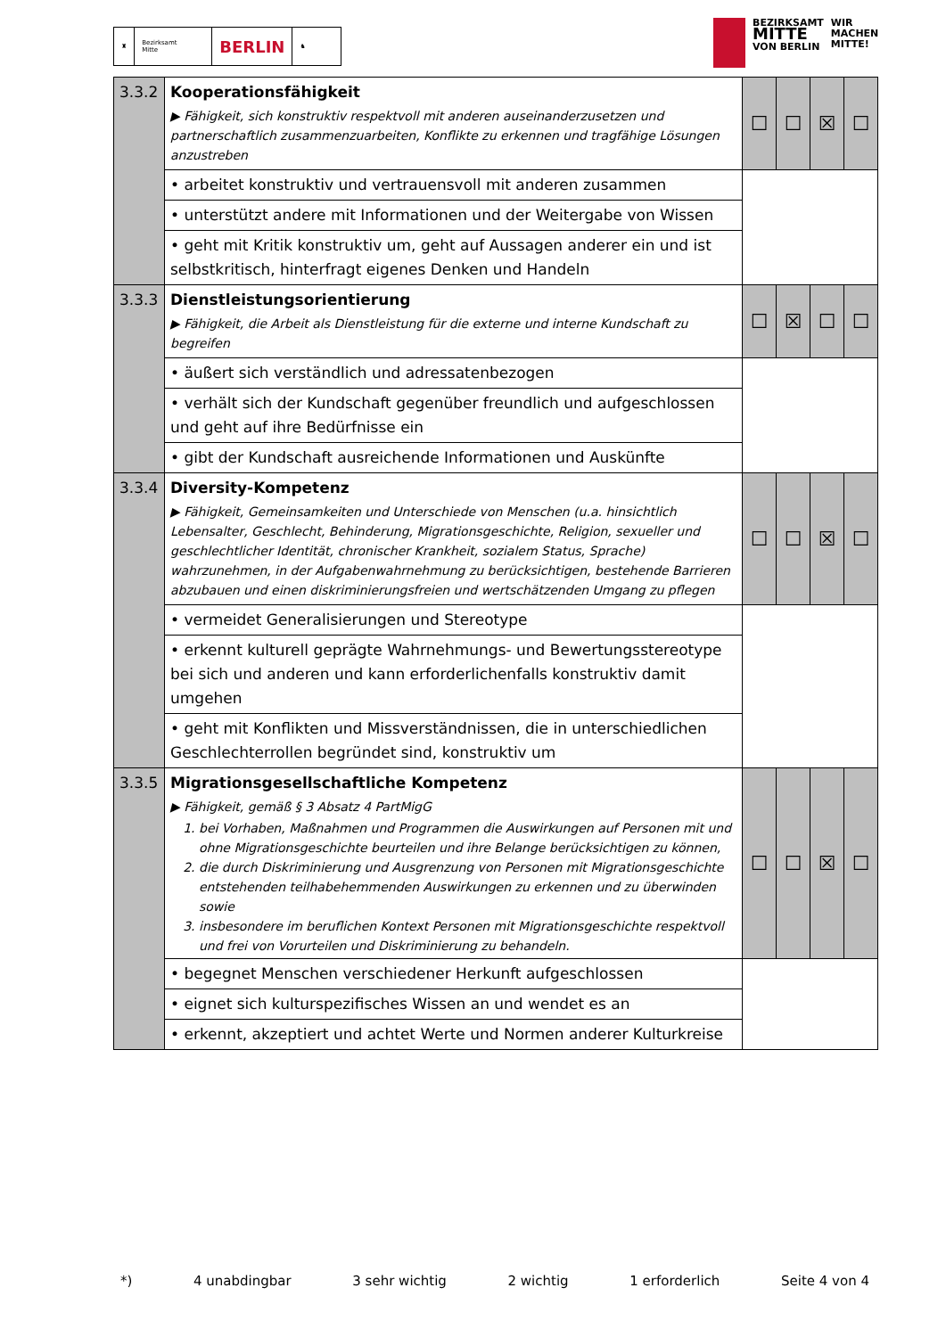♜ Bezirksamt
Mitte
BERLIN
♞
BEZIRKSAMT
MITTE
VON BERLIN
WIR
MACHEN
MITTE!
| 3.3.2 | Kooperationsfähigkeit ▶ Fähigkeit, sich konstruktiv respektvoll mit anderen auseinanderzusetzen und partnerschaftlich zusammenzuarbeiten, Konflikte zu erkennen und tragfähige Lösungen anzustreben | ☐ | ☐ | ☒ | ☐ |
| | • arbeitet konstruktiv und vertrauensvoll mit anderen zusammen | | | | |
| | • unterstützt andere mit Informationen und der Weitergabe von Wissen | | | | |
| | • geht mit Kritik konstruktiv um, geht auf Aussagen anderer ein und ist selbstkritisch, hinterfragt eigenes Denken und Handeln | | | | |
| 3.3.3 | Dienstleistungsorientierung ▶ Fähigkeit, die Arbeit als Dienstleistung für die externe und interne Kundschaft zu begreifen | ☐ | ☒ | ☐ | ☐ |
| | • äußert sich verständlich und adressatenbezogen | | | | |
| | • verhält sich der Kundschaft gegenüber freundlich und aufgeschlossen und geht auf ihre Bedürfnisse ein | | | | |
| | • gibt der Kundschaft ausreichende Informationen und Auskünfte | | | | |
| 3.3.4 | Diversity-Kompetenz ▶ Fähigkeit, Gemeinsamkeiten und Unterschiede von Menschen (u.a. hinsichtlich Lebensalter, Geschlecht, Behinderung, Migrationsgeschichte, Religion, sexueller und geschlechtlicher Identität, chronischer Krankheit, sozialem Status, Sprache) wahrzunehmen, in der Aufgabenwahrnehmung zu berücksichtigen, bestehende Barrieren abzubauen und einen diskriminierungsfreien und wertschätzenden Umgang zu pflegen | ☐ | ☐ | ☒ | ☐ |
| | • vermeidet Generalisierungen und Stereotype | | | | |
| | • erkennt kulturell geprägte Wahrnehmungs- und Bewertungsstereotype bei sich und anderen und kann erforderlichenfalls konstruktiv damit umgehen | | | | |
| | • geht mit Konflikten und Missverständnissen, die in unterschiedlichen Geschlechterrollen begründet sind, konstruktiv um | | | | |
| 3.3.5 | Migrationsgesellschaftliche Kompetenz ▶ Fähigkeit, gemäß § 3 Absatz 4 PartMigG 1. bei Vorhaben, Maßnahmen und Programmen die Auswirkungen auf Personen mit und ohne Migrationsgeschichte beurteilen und ihre Belange berücksichtigen zu können, 2. die durch Diskriminierung und Ausgrenzung von Personen mit Migrationsgeschichte entstehenden teilhabehemmenden Auswirkungen zu erkennen und zu überwinden sowie 3. insbesondere im beruflichen Kontext Personen mit Migrationsgeschichte respektvoll und frei von Vorurteilen und Diskriminierung zu behandeln. | ☐ | ☐ | ☒ | ☐ |
| | • begegnet Menschen verschiedener Herkunft aufgeschlossen | | | | |
| | • eignet sich kulturspezifisches Wissen an und wendet es an | | | | |
| | • erkennt, akzeptiert und achtet Werte und Normen anderer Kulturkreise | | | | |
*) 4 unabdingbar 3 sehr wichtig 2 wichtig 1 erforderlich Seite 4 von 4